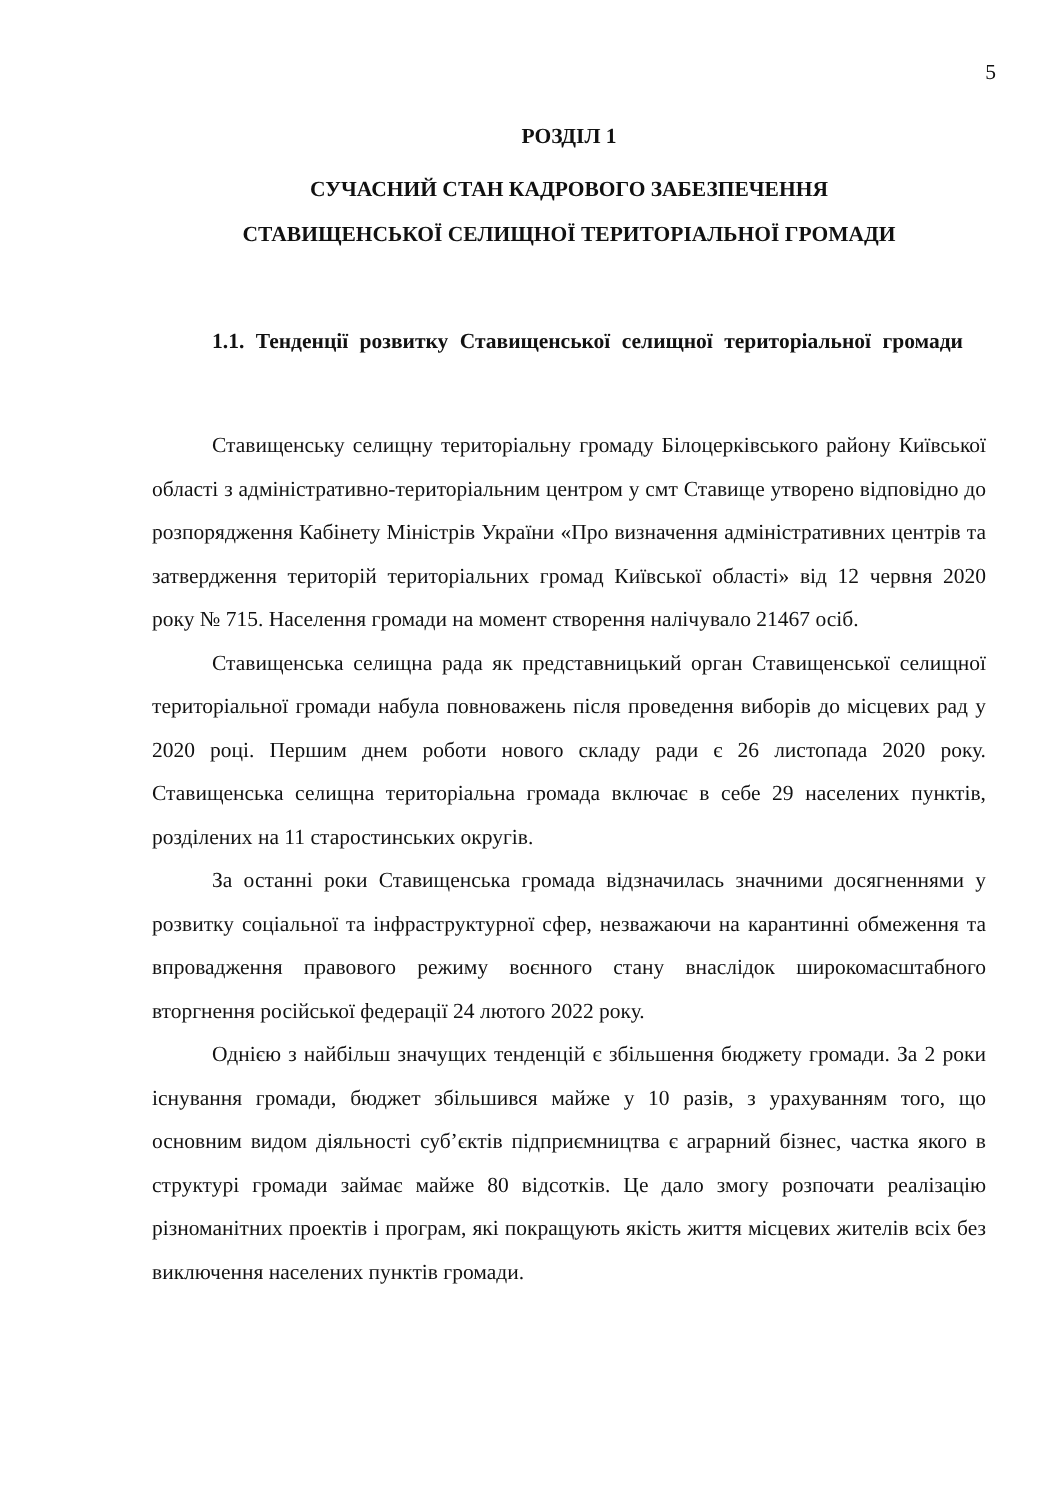5
РОЗДІЛ 1
СУЧАСНИЙ СТАН КАДРОВОГО ЗАБЕЗПЕЧЕННЯ
СТАВИЩЕНСЬКОЇ СЕЛИЩНОЇ ТЕРИТОРІАЛЬНОЇ ГРОМАДИ
1.1. Тенденції розвитку Ставищенської селищної територіальної громади
Ставищенську селищну територіальну громаду Білоцерківського району Київської області з адміністративно-територіальним центром у смт Ставище утворено відповідно до розпорядження Кабінету Міністрів України «Про визначення адміністративних центрів та затвердження територій територіальних громад Київської області» від 12 червня 2020 року № 715. Населення громади на момент створення налічувало 21467 осіб.
Ставищенська селищна рада як представницький орган Ставищенської селищної територіальної громади набула повноважень після проведення виборів до місцевих рад у 2020 році. Першим днем роботи нового складу ради є 26 листопада 2020 року. Ставищенська селищна територіальна громада включає в себе 29 населених пунктів, розділених на 11 старостинських округів.
За останні роки Ставищенська громада відзначилась значними досягненнями у розвитку соціальної та інфраструктурної сфер, незважаючи на карантинні обмеження та впровадження правового режиму воєнного стану внаслідок широкомасштабного вторгнення російської федерації 24 лютого 2022 року.
Однією з найбільш значущих тенденцій є збільшення бюджету громади. За 2 роки існування громади, бюджет збільшився майже у 10 разів, з урахуванням того, що основним видом діяльності суб’єктів підприємництва є аграрний бізнес, частка якого в структурі громади займає майже 80 відсотків. Це дало змогу розпочати реалізацію різноманітних проектів і програм, які покращують якість життя місцевих жителів всіх без виключення населених пунктів громади.